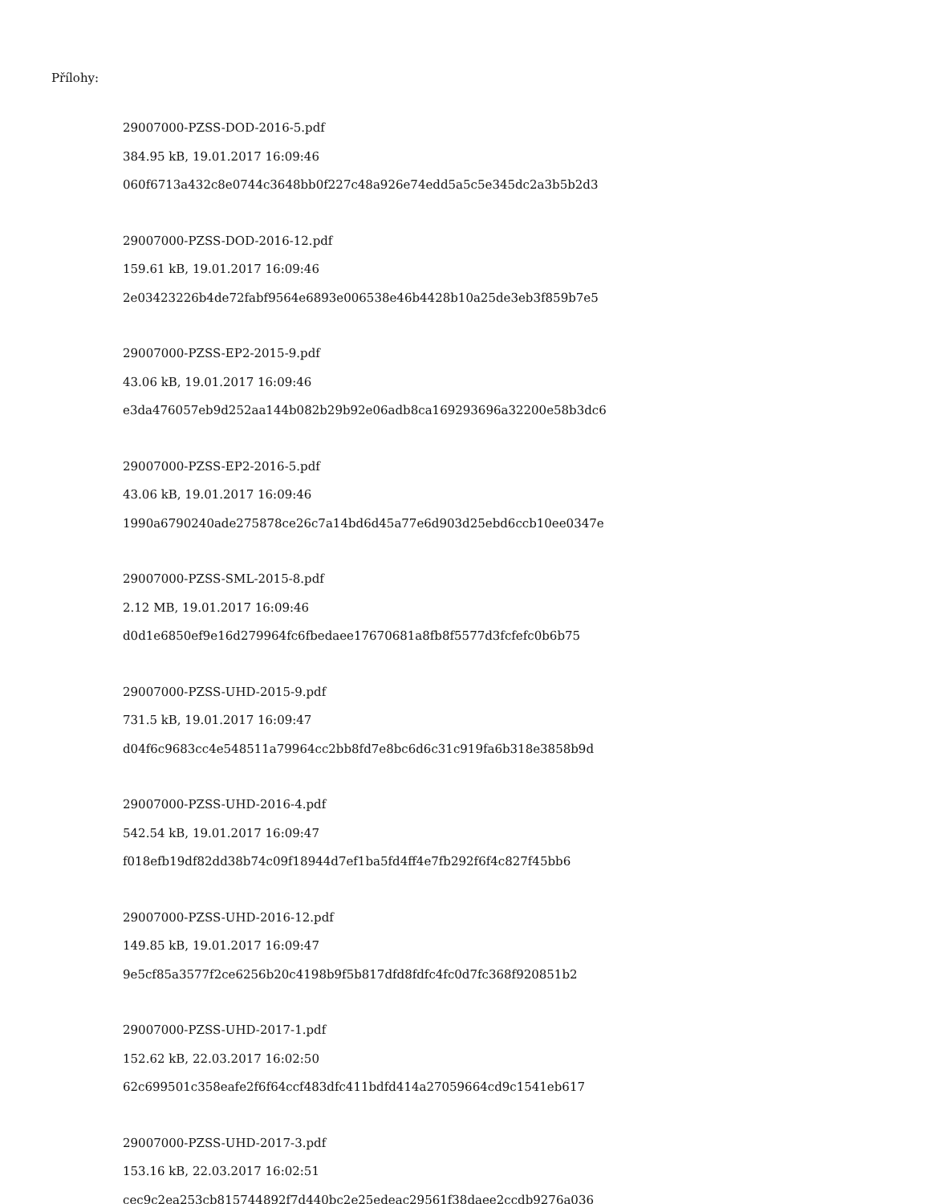Přílohy:
29007000-PZSS-DOD-2016-5.pdf
384.95 kB, 19.01.2017 16:09:46
060f6713a432c8e0744c3648bb0f227c48a926e74edd5a5c5e345dc2a3b5b2d3
29007000-PZSS-DOD-2016-12.pdf
159.61 kB, 19.01.2017 16:09:46
2e03423226b4de72fabf9564e6893e006538e46b4428b10a25de3eb3f859b7e5
29007000-PZSS-EP2-2015-9.pdf
43.06 kB, 19.01.2017 16:09:46
e3da476057eb9d252aa144b082b29b92e06adb8ca169293696a32200e58b3dc6
29007000-PZSS-EP2-2016-5.pdf
43.06 kB, 19.01.2017 16:09:46
1990a6790240ade275878ce26c7a14bd6d45a77e6d903d25ebd6ccb10ee0347e
29007000-PZSS-SML-2015-8.pdf
2.12 MB, 19.01.2017 16:09:46
d0d1e6850ef9e16d279964fc6fbedaee17670681a8fb8f5577d3fcfefc0b6b75
29007000-PZSS-UHD-2015-9.pdf
731.5 kB, 19.01.2017 16:09:47
d04f6c9683cc4e548511a79964cc2bb8fd7e8bc6d6c31c919fa6b318e3858b9d
29007000-PZSS-UHD-2016-4.pdf
542.54 kB, 19.01.2017 16:09:47
f018efb19df82dd38b74c09f18944d7ef1ba5fd4ff4e7fb292f6f4c827f45bb6
29007000-PZSS-UHD-2016-12.pdf
149.85 kB, 19.01.2017 16:09:47
9e5cf85a3577f2ce6256b20c4198b9f5b817dfd8fdfc4fc0d7fc368f920851b2
29007000-PZSS-UHD-2017-1.pdf
152.62 kB, 22.03.2017 16:02:50
62c699501c358eafe2f6f64ccf483dfc411bdfd414a27059664cd9c1541eb617
29007000-PZSS-UHD-2017-3.pdf
153.16 kB, 22.03.2017 16:02:51
cec9c2ea253cb815744892f7d440bc2e25edeac29561f38daee2ccdb9276a036